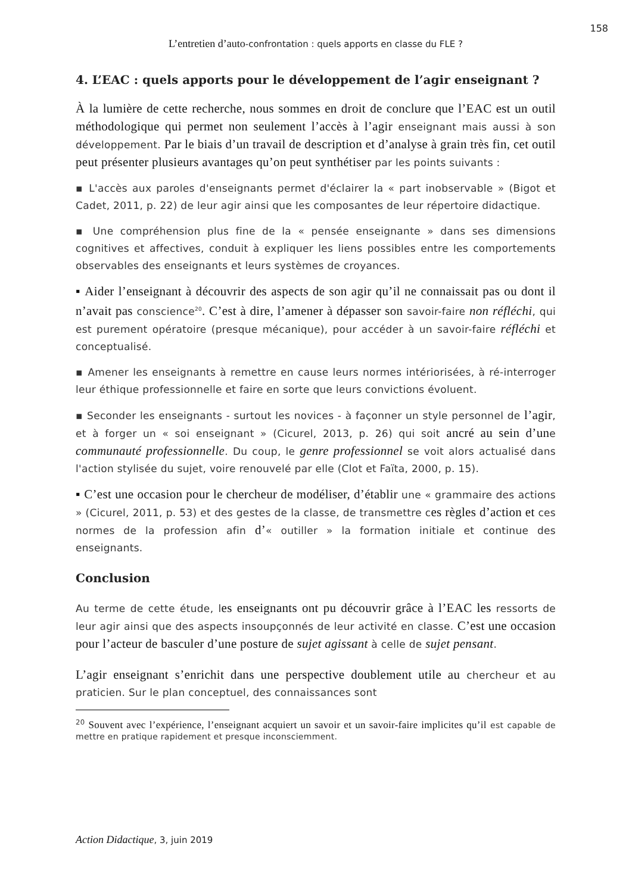158
L’entretien d’auto-confrontation : quels apports en classe du FLE ?
4. L’EAC : quels apports pour le développement de l’agir enseignant ?
À la lumière de cette recherche, nous sommes en droit de conclure que l’EAC est un outil méthodologique qui permet non seulement l’accès à l’agir enseignant mais aussi à son développement. Par le biais d’un travail de description et d’analyse à grain très fin, cet outil peut présenter plusieurs avantages qu’on peut synthétiser par les points suivants :
▪ L'accès aux paroles d'enseignants permet d'éclairer la « part inobservable » (Bigot et Cadet, 2011, p. 22) de leur agir ainsi que les composantes de leur répertoire didactique.
▪ Une compréhension plus fine de la « pensée enseignante » dans ses dimensions cognitives et affectives, conduit à expliquer les liens possibles entre les comportements observables des enseignants et leurs systèmes de croyances.
▪ Aider l’enseignant à découvrir des aspects de son agir qu’il ne connaissait pas ou dont il n’avait pas conscience<sup>20</sup>. C’est à dire, l’amener à dépasser son savoir-faire non réfléchi, qui est purement opératoire (presque mécanique), pour accéder à un savoir-faire réfléchi et conceptualisé.
▪ Amener les enseignants à remettre en cause leurs normes intériorisées, à ré-interroger leur éthique professionnelle et faire en sorte que leurs convictions évoluent.
▪ Seconder les enseignants - surtout les novices - à façonner un style personnel de l’agir, et à forger un « soi enseignant » (Cicurel, 2013, p. 26) qui soit ancré au sein d’une communauté professionnelle. Du coup, le genre professionnel se voit alors actualisé dans l'action stylisée du sujet, voire renouvelé par elle (Clot et Faïta, 2000, p. 15).
▪ C’est une occasion pour le chercheur de modéliser, d’établir une « grammaire des actions » (Cicurel, 2011, p. 53) et des gestes de la classe, de transmettre ces règles d’action et ces normes de la profession afin d’« outiller » la formation initiale et continue des enseignants.
Conclusion
Au terme de cette étude, les enseignants ont pu découvrir grâce à l’EAC les ressorts de leur agir ainsi que des aspects insoupçonnés de leur activité en classe. C’est une occasion pour l’acteur de basculer d’une posture de sujet agissant à celle de sujet pensant.
L’agir enseignant s’enrichit dans une perspective doublement utile au chercheur et au praticien. Sur le plan conceptuel, des connaissances sont
<sup>20</sup> Souvent avec l’expérience, l’enseignant acquiert un savoir et un savoir-faire implicites qu’il est capable de mettre en pratique rapidement et presque inconsciemment.
Action Didactique, 3, juin 2019